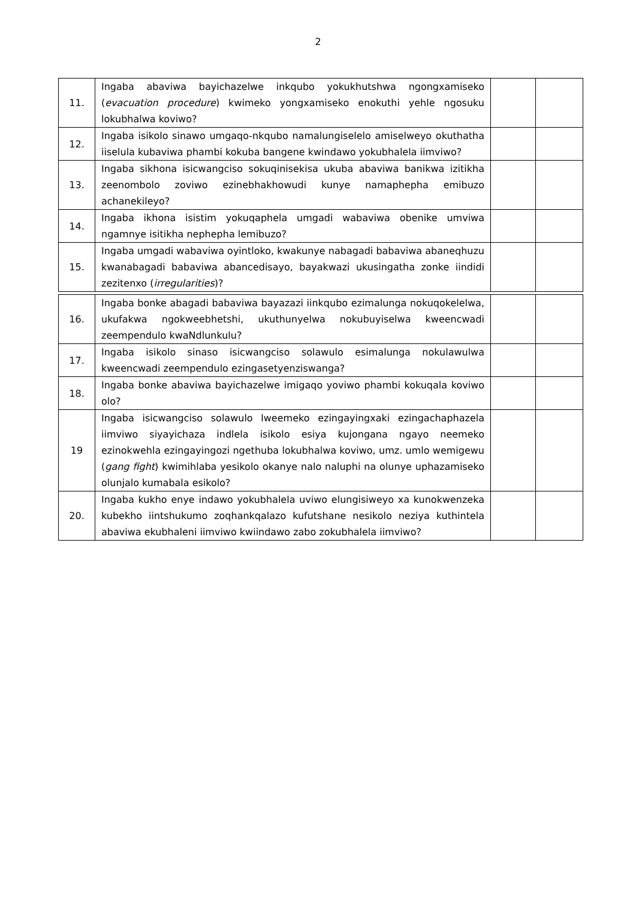2
| 11. | Ingaba abaviwa bayichazelwe inkqubo yokukhutshwa ngongxamiseko ( evacuation procedure ) kwimeko yongxamiseko enokuthi yehle ngosuku lokubhalwa koviwo? | | |
| 12. | Ingaba isikolo sinawo umgaqo-nkqubo namalungiselelo amiselweyo okuthatha iiselula kubaviwa phambi kokuba bangene kwindawo yokubhalela iimviwo? | | |
| 13. | Ingaba sikhona isicwangciso sokuqinisekisa ukuba abaviwa banikwa izitikha zeenombolo zoviwo ezinebhakhowudi kunye namaphepha emibuzo achanekileyo? | | |
| 14. | Ingaba ikhona isistim yokuqaphela umgadi wabaviwa obenike umviwa ngamnye isitikha nephepha lemibuzo? | | |
| 15. | Ingaba umgadi wabaviwa oyintloko, kwakunye nabagadi babaviwa abaneqhuzu kwanabagadi babaviwa abancedisayo, bayakwazi ukusingatha zonke iindidi zezitenxo ( irregularities )? | | |
| 16. | Ingaba bonke abagadi babaviwa bayazazi iinkqubo ezimalunga nokuqokelelwa, ukufakwa ngokweebhetshi, ukuthunyelwa nokubuyiselwa kweencwadi zeempendulo kwaNdlunkulu? | | |
| 17. | Ingaba isikolo sinaso isicwangciso solawulo esimalunga nokulawulwa kweencwadi zeempendulo ezingasetyenziswanga? | | |
| 18. | Ingaba bonke abaviwa bayichazelwe imigaqo yoviwo phambi kokuqala koviwo olo? | | |
| 19 | Ingaba isicwangciso solawulo lweemeko ezingayingxaki ezingachaphazela iimviwo siyayichaza indlela isikolo esiya kujongana ngayo neemeko ezinokwehla ezingayingozi ngethuba lokubhalwa koviwo, umz. umlo wemigewu ( gang fight ) kwimihlaba yesikolo okanye nalo naluphi na olunye uphazamiseko olunjalo kumabala esikolo? | | |
| 20. | Ingaba kukho enye indawo yokubhalela uviwo elungisiweyo xa kunokwenzeka kubekho iintshukumo zoqhankqalazo kufutshane nesikolo neziya kuthintela abaviwa ekubhaleni iimviwo kwiindawo zabo zokubhalela iimviwo? | | |